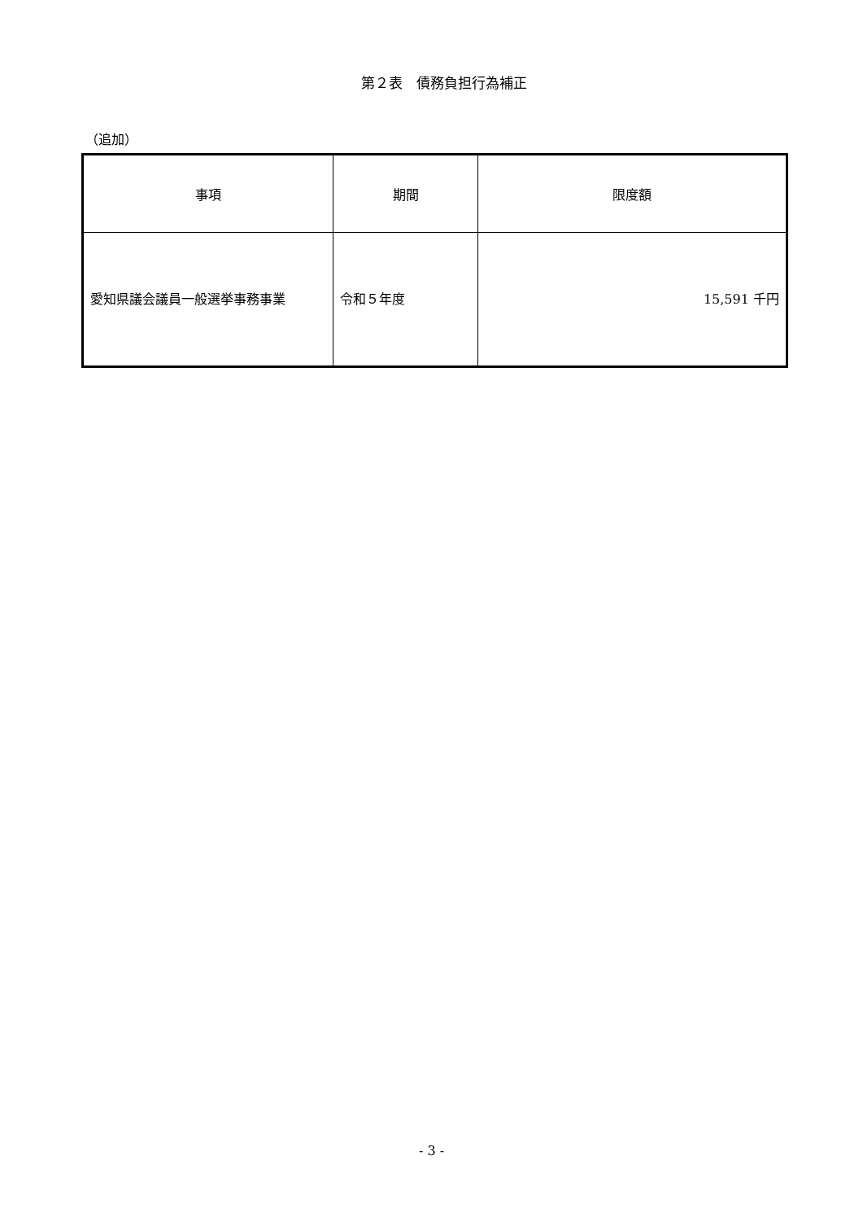第２表　債務負担行為補正
（追加）
| 事項 | 期間 | 限度額 |
| --- | --- | --- |
| 愛知県議会議員一般選挙事務事業 | 令和５年度 | 15,591 千円 |
- 3 -